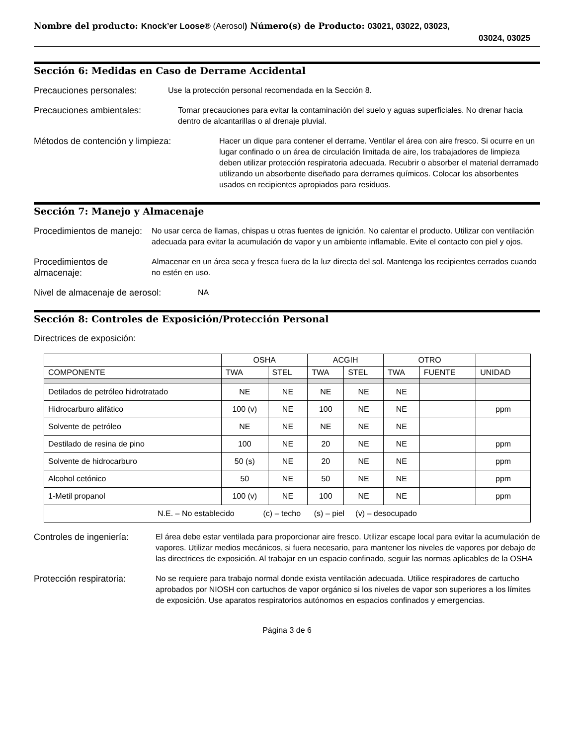Nombre del producto: Knock’er Loose® (Aerosol) Número(s) de Producto: 03021, 03022, 03023,
03024, 03025
Sección 6: Medidas en Caso de Derrame Accidental
Precauciones personales: Use la protección personal recomendada en la Sección 8.
Precauciones ambientales: Tomar precauciones para evitar la contaminación del suelo y aguas superficiales. No drenar hacia dentro de alcantarillas o al drenaje pluvial.
Métodos de contención y limpieza: Hacer un dique para contener el derrame. Ventilar el área con aire fresco. Si ocurre en un lugar confinado o un área de circulación limitada de aire, los trabajadores de limpieza deben utilizar protección respiratoria adecuada. Recubrir o absorber el material derramado utilizando un absorbente diseñado para derrames químicos. Colocar los absorbentes usados en recipientes apropiados para residuos.
Sección 7: Manejo y Almacenaje
Procedimientos de manejo:
No usar cerca de llamas, chispas u otras fuentes de ignición. No calentar el producto. Utilizar con ventilación adecuada para evitar la acumulación de vapor y un ambiente inflamable. Evite el contacto con piel y ojos.
Procedimientos de almacenaje:
Almacenar en un área seca y fresca fuera de la luz directa del sol. Mantenga los recipientes cerrados cuando no estén en uso.
Nivel de almacenaje de aerosol:
NA
Sección 8: Controles de Exposición/Protección Personal
Directrices de exposición:
| | OSHA | | ACGIH | | OTRO | | |
| --- | --- | --- | --- | --- | --- | --- | --- |
| COMPONENTE | TWA | STEL | TWA | STEL | TWA | FUENTE | UNIDAD |
| Detilados de petróleo hidrotratado | NE | NE | NE | NE | NE | | |
| Hidrocarburo alifático | 100 (v) | NE | 100 | NE | NE | | ppm |
| Solvente de petróleo | NE | NE | NE | NE | NE | | |
| Destilado de resina de pino | 100 | NE | 20 | NE | NE | | ppm |
| Solvente de hidrocarburo | 50 (s) | NE | 20 | NE | NE | | ppm |
| Alcohol cetónico | 50 | NE | 50 | NE | NE | | ppm |
| 1-Metil propanol | 100 (v) | NE | 100 | NE | NE | | ppm |
| N.E. – No establecido (c) – techo (s) – piel (v) – desocupado | | | | | | | |
Controles de ingeniería:
El área debe estar ventilada para proporcionar aire fresco. Utilizar escape local para evitar la acumulación de vapores. Utilizar medios mecánicos, si fuera necesario, para mantener los niveles de vapores por debajo de las directrices de exposición. Al trabajar en un espacio confinado, seguir las normas aplicables de la OSHA
Protección respiratoria:
No se requiere para trabajo normal donde exista ventilación adecuada. Utilice respiradores de cartucho aprobados por NIOSH con cartuchos de vapor orgánico si los niveles de vapor son superiores a los límites de exposición. Use aparatos respiratorios autónomos en espacios confinados y emergencias.
Página 3 de 6